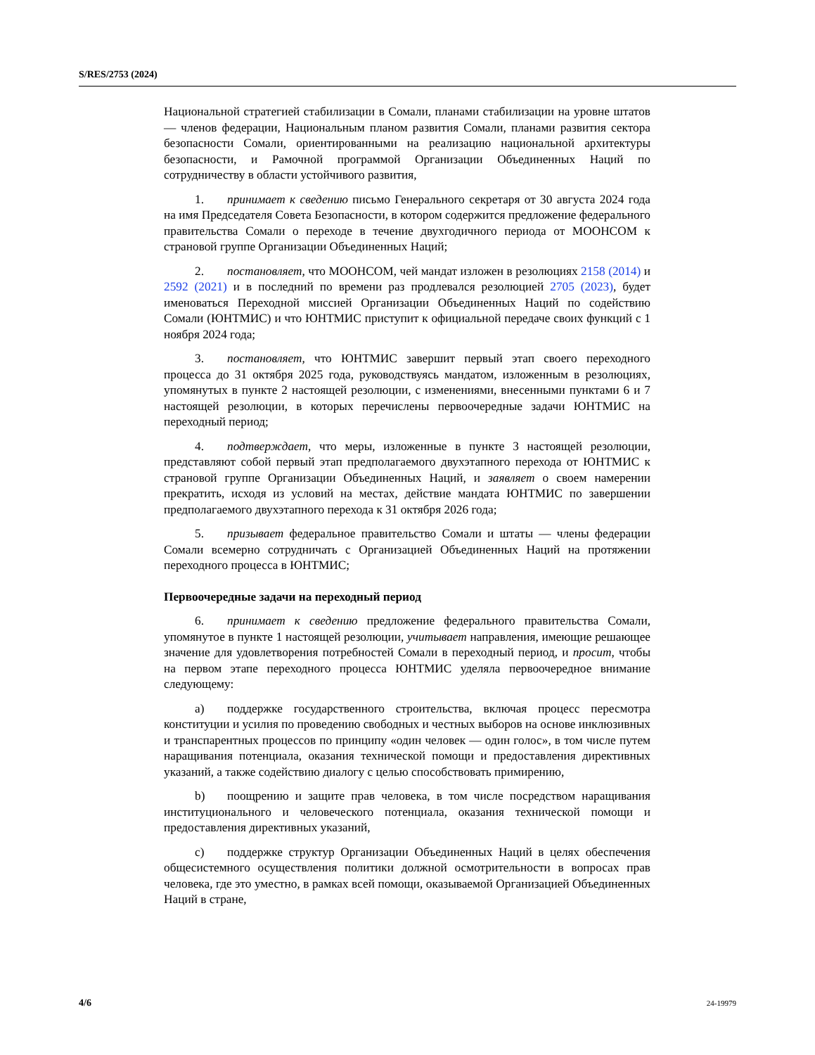S/RES/2753 (2024)
Национальной стратегией стабилизации в Сомали, планами стабилизации на уровне штатов — членов федерации, Национальным планом развития Сомали, планами развития сектора безопасности Сомали, ориентированными на реализацию национальной архитектуры безопасности, и Рамочной программой Организации Объединенных Наций по сотрудничеству в области устойчивого развития,
1. принимает к сведению письмо Генерального секретаря от 30 августа 2024 года на имя Председателя Совета Безопасности, в котором содержится предложение федерального правительства Сомали о переходе в течение двухгодичного периода от МООНСОМ к страновой группе Организации Объединенных Наций;
2. постановляет, что МООНСОМ, чей мандат изложен в резолюциях 2158 (2014) и 2592 (2021) и в последний по времени раз продлевался резолюцией 2705 (2023), будет именоваться Переходной миссией Организации Объединенных Наций по содействию Сомали (ЮНТМИС) и что ЮНТМИС приступит к официальной передаче своих функций с 1 ноября 2024 года;
3. постановляет, что ЮНТМИС завершит первый этап своего переходного процесса до 31 октября 2025 года, руководствуясь мандатом, изложенным в резолюциях, упомянутых в пункте 2 настоящей резолюции, с изменениями, внесенными пунктами 6 и 7 настоящей резолюции, в которых перечислены первоочередные задачи ЮНТМИС на переходный период;
4. подтверждает, что меры, изложенные в пункте 3 настоящей резолюции, представляют собой первый этап предполагаемого двухэтапного перехода от ЮНТМИС к страновой группе Организации Объединенных Наций, и заявляет о своем намерении прекратить, исходя из условий на местах, действие мандата ЮНТМИС по завершении предполагаемого двухэтапного перехода к 31 октября 2026 года;
5. призывает федеральное правительство Сомали и штаты — члены федерации Сомали всемерно сотрудничать с Организацией Объединенных Наций на протяжении переходного процесса в ЮНТМИС;
Первоочередные задачи на переходный период
6. принимает к сведению предложение федерального правительства Сомали, упомянутое в пункте 1 настоящей резолюции, учитывает направления, имеющие решающее значение для удовлетворения потребностей Сомали в переходный период, и просит, чтобы на первом этапе переходного процесса ЮНТМИС уделяла первоочередное внимание следующему:
a) поддержке государственного строительства, включая процесс пересмотра конституции и усилия по проведению свободных и честных выборов на основе инклюзивных и транспарентных процессов по принципу «один человек — один голос», в том числе путем наращивания потенциала, оказания технической помощи и предоставления директивных указаний, а также содействию диалогу с целью способствовать примирению,
b) поощрению и защите прав человека, в том числе посредством наращивания институционального и человеческого потенциала, оказания технической помощи и предоставления директивных указаний,
c) поддержке структур Организации Объединенных Наций в целях обеспечения общесистемного осуществления политики должной осмотрительности в вопросах прав человека, где это уместно, в рамках всей помощи, оказываемой Организацией Объединенных Наций в стране,
4/6 24-19979